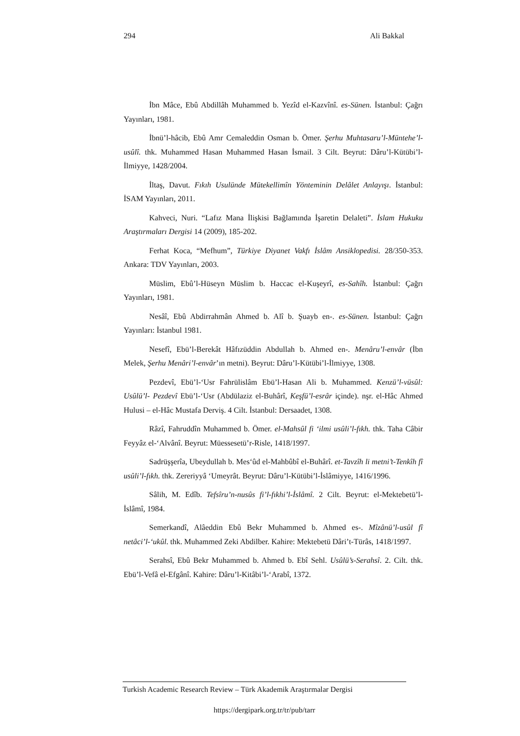294 Ali Bakkal
İbn Mâce, Ebû Abdillâh Muhammed b. Yezîd el-Kazvînî. es-Sünen. İstanbul: Çağrı Yayınları, 1981.
İbnü’l-hâcib, Ebû Amr Cemaleddin Osman b. Ömer. Şerhu Muhtasaru’l-Müntehe’l-usûlî. thk. Muhammed Hasan Muhammed Hasan İsmail. 3 Cilt. Beyrut: Dâru’l-Kütübi’l-İlmiyye, 1428/2004.
İltaş, Davut. Fıkıh Usulünde Mütekellimîn Yönteminin Delâlet Anlayışı. İstanbul: İSAM Yayınları, 2011.
Kahveci, Nuri. “Lafız Mana İlişkisi Bağlamında İşaretin Delaleti”. İslam Hukuku Araştırmaları Dergisi 14 (2009), 185-202.
Ferhat Koca, “Mefhum”, Türkiye Diyanet Vakfı İslâm Ansiklopedisi. 28/350-353. Ankara: TDV Yayınları, 2003.
Müslim, Ebû’l-Hüseyn Müslim b. Haccac el-Kuşeyrî, es-Sahîh. İstanbul: Çağrı Yayınları, 1981.
Nesâî, Ebû Abdirrahmân Ahmed b. Alî b. Şuayb en-. es-Sünen. İstanbul: Çağrı Yayınları: İstanbul 1981.
Nesefî, Ebü’l-Berekât Hâfızüddin Abdullah b. Ahmed en-. Menâru’l-envâr (İbn Melek, Şerhu Menâri’l-envâr’ın metni). Beyrut: Dâru’l-Kütübi’l-İlmiyye, 1308.
Pezdevî, Ebü’l-‘Usr Fahrülislâm Ebü’l-Hasan Ali b. Muhammed. Kenzü’l-vüsûl: Usûlü’l- Pezdevî Ebü’l-‘Usr (Abdülaziz el-Buhârî, Keşfü’l-esrâr içinde). nşr. el-Hâc Ahmed Hulusi – el-Hâc Mustafa Derviş. 4 Cilt. İstanbul: Dersaadet, 1308.
Râzî, Fahruddîn Muhammed b. Ömer. el-Mahsûl fi ‘ilmi usûli’l-fıkh. thk. Taha Câbir Feyyâz el-‘Alvânî. Beyrut: Müessesetü’r-Risle, 1418/1997.
Sadrüşşerîa, Ubeydullah b. Mes‘ûd el-Mahbûbî el-Buhârî. et-Tavzîh li metni’t-Tenkîh fî usûli’l-fıkh. thk. Zereriyyâ ‘Umeyrât. Beyrut: Dâru’l-Kütübi’l-İslâmiyye, 1416/1996.
Sâlih, M. Edîb. Tefsîru’n-nusûs fi’l-fıkhi’l-İslâmî. 2 Cilt. Beyrut: el-Mektebetü’l-İslâmî, 1984.
Semerkandî, Alâeddin Ebû Bekr Muhammed b. Ahmed es-. Mîzânü’l-usûl fî netâci’l-‘ukûl. thk. Muhammed Zeki Abdilber. Kahire: Mektebetü Dâri’t-Türâs, 1418/1997.
Serahsî, Ebû Bekr Muhammed b. Ahmed b. Ebî Sehl. Usûlü’s-Serahsî. 2. Cilt. thk. Ebü’l-Vefâ el-Efgânî. Kahire: Dâru’l-Kitâbi’l-‘Arabî, 1372.
Turkish Academic Research Review – Türk Akademik Araştırmalar Dergisi
https://dergipark.org.tr/tr/pub/tarr